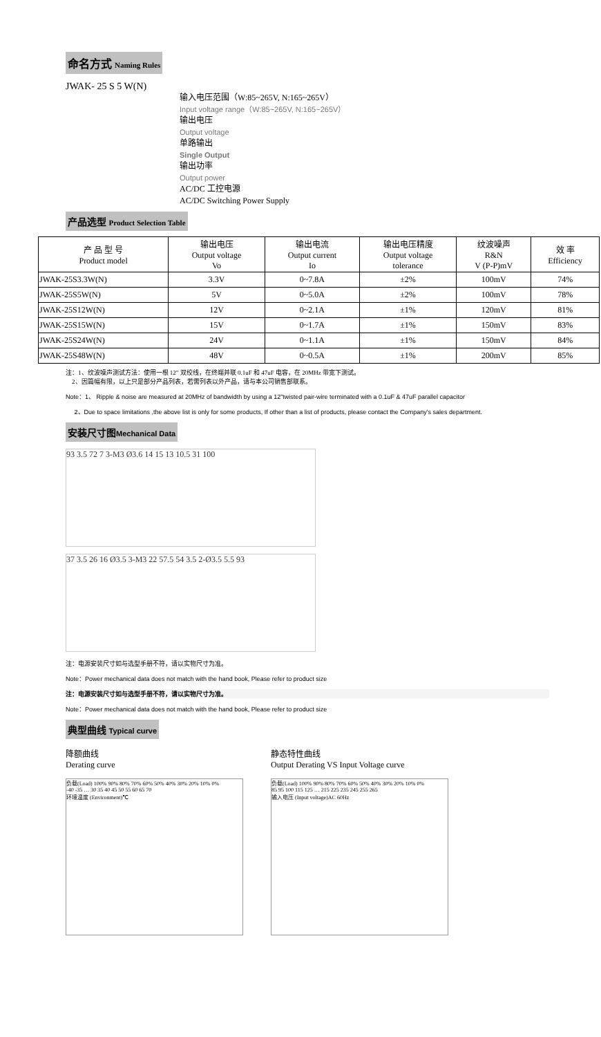命名方式 Naming Rules
JWAK- 25 S 5 W(N)
输入电压范围（W:85~265V, N:165~265V）
Input voltage range（W:85~265V, N:165~265V）
输出电压
Output voltage
单路输出
Single Output
输出功率
Output power
AC/DC 工控电源
AC/DC Switching Power Supply
产品选型 Product Selection Table
| 产 品 型 号 Product model | 输出电压 Output voltage Vo | 输出电流 Output current Io | 输出电压精度 Output voltage tolerance | 纹波噪声 R&N V (P-P)mV | 效 率 Efficiency |
| --- | --- | --- | --- | --- | --- |
| JWAK-25S3.3W(N) | 3.3V | 0~7.8A | ±2% | 100mV | 74% |
| JWAK-25S5W(N) | 5V | 0~5.0A | ±2% | 100mV | 78% |
| JWAK-25S12W(N) | 12V | 0~2.1A | ±1% | 120mV | 81% |
| JWAK-25S15W(N) | 15V | 0~1.7A | ±1% | 150mV | 83% |
| JWAK-25S24W(N) | 24V | 0~1.1A | ±1% | 150mV | 84% |
| JWAK-25S48W(N) | 48V | 0~0.5A | ±1% | 200mV | 85% |
注：1、纹波噪声测试方法：使用一根 12" 双绞线，在终端并联 0.1uF 和 47uF 电容，在 20MHz 带宽下测试。
2、因篇幅有限，以上只是部分产品列表，若需列表以外产品，请与本公司销售部联系。
Note：1、 Ripple & noise are measured at 20MHz of bandwidth by using a 12"twisted pair-wire terminated with a 0.1uF & 47uF parallel capacitor
2、Due to space limitations ,the above list is only for some products, If other than a list of products, please contact the Company's sales department.
安装尺寸图Mechanical Data
93 3.5 72 7 3-M3 Ø3.6 14 15 13 10.5 31 100
37 3.5 26 16 Ø3.5 3-M3 22 57.5 54 3.5 2-Ø3.5 5.5 93
注：电源安装尺寸如与选型手册不符，请以实物尺寸为准。
Note：Power mechanical data does not match with the hand book, Please refer to product size
注：电源安装尺寸如与选型手册不符，请以实物尺寸为准。
Note：Power mechanical data does not match with the hand book, Please refer to product size
典型曲线 Typical curve
降额曲线
Derating curve
负载(Load) 100% 90% 80% 70% 60% 50% 40% 30% 20% 10% 0%
-40 -35 … 30 35 40 45 50 55 60 65 70
环境温度 (Environment)℃
静态特性曲线
Output Derating VS Input Voltage curve
负载(Load) 100% 90% 80% 70% 60% 50% 40% 30% 20% 10% 0%
85 95 100 115 125 … 215 225 235 245 255 265
输入电压 (Input voltage)AC 60Hz